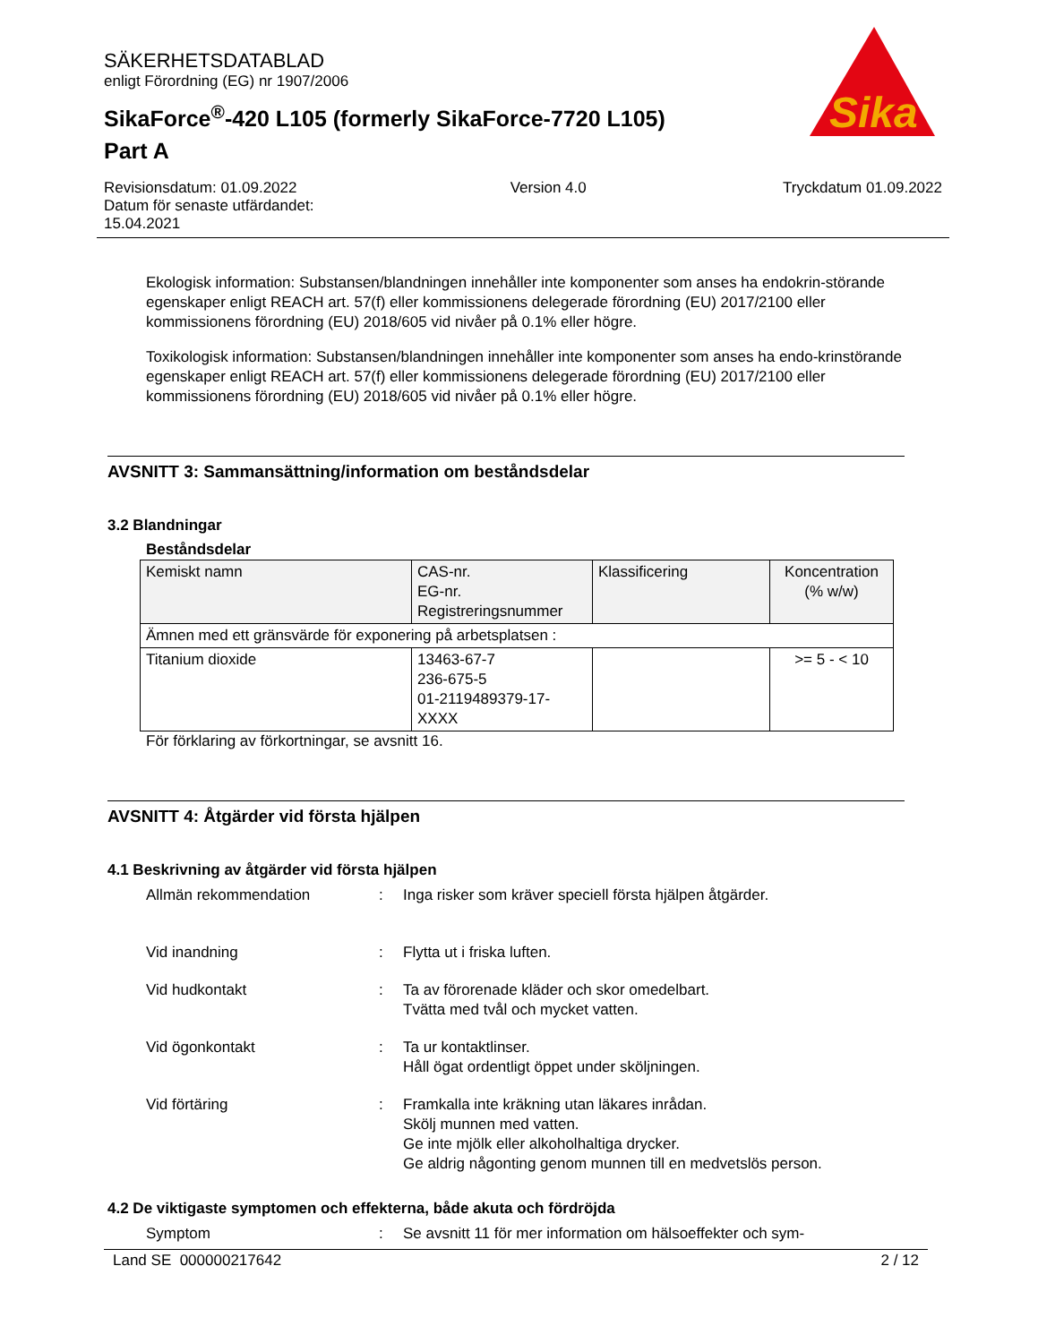SÄKERHETSDATABLAD
enligt Förordning (EG) nr 1907/2006
SikaForce<sup>®</sup>-420 L105 (formerly SikaForce-7720 L105)
Part A
Sika
Revisionsdatum: 01.09.2022
Datum för senaste utfärdandet:
15.04.2021
Version 4.0 Tryckdatum 01.09.2022
Ekologisk information: Substansen/blandningen innehåller inte komponenter som anses ha endokrin-störande egenskaper enligt REACH art. 57(f) eller kommissionens delegerade förordning (EU) 2017/2100 eller kommissionens förordning (EU) 2018/605 vid nivåer på 0.1% eller högre.
Toxikologisk information: Substansen/blandningen innehåller inte komponenter som anses ha endo-krinstörande egenskaper enligt REACH art. 57(f) eller kommissionens delegerade förordning (EU) 2017/2100 eller kommissionens förordning (EU) 2018/605 vid nivåer på 0.1% eller högre.
AVSNITT 3: Sammansättning/information om beståndsdelar
3.2 Blandningar
Beståndsdelar
| Kemiskt namn | CAS-nr. EG-nr. Registreringsnummer | Klassificering | Koncentration (% w/w) |
| --- | --- | --- | --- |
| Ämnen med ett gränsvärde för exponering på arbetsplatsen : | | | |
| Titanium dioxide | 13463-67-7 236-675-5 01-2119489379-17- XXXX | | >= 5 - < 10 |
För förklaring av förkortningar, se avsnitt 16.
AVSNITT 4: Åtgärder vid första hjälpen
4.1 Beskrivning av åtgärder vid första hjälpen
Allmän rekommendation : Inga risker som kräver speciell första hjälpen åtgärder.
Vid inandning : Flytta ut i friska luften.
Vid hudkontakt : Ta av förorenade kläder och skor omedelbart.
Tvätta med tvål och mycket vatten.
Vid ögonkontakt : Ta ur kontaktlinser.
Håll ögat ordentligt öppet under sköljningen.
Vid förtäring : Framkalla inte kräkning utan läkares inrådan.
Skölj munnen med vatten.
Ge inte mjölk eller alkoholhaltiga drycker.
Ge aldrig någonting genom munnen till en medvetslös person.
4.2 De viktigaste symptomen och effekterna, både akuta och fördröjda
Symptom : Se avsnitt 11 för mer information om hälsoeffekter och sym-
Land SE 000000217642 2 / 12